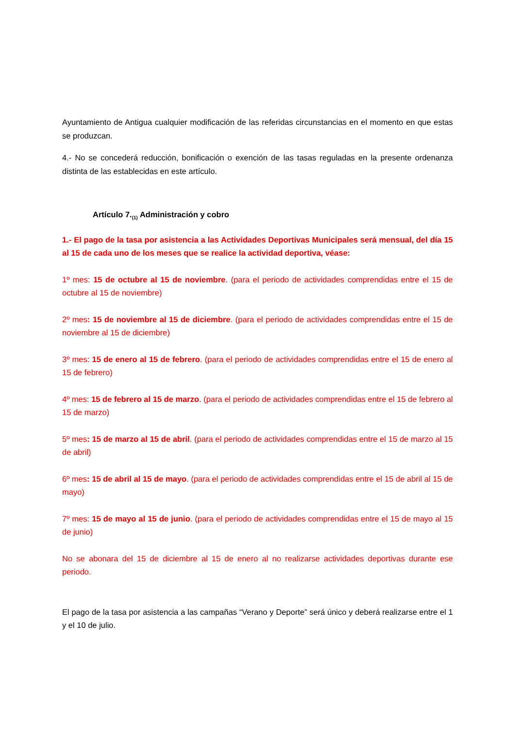Ayuntamiento de Antigua cualquier modificación de las referidas circunstancias en el momento en que estas se produzcan.
4.- No se concederá reducción, bonificación o exención de las tasas reguladas en la presente ordenanza distinta de las establecidas en este artículo.
Artículo 7.<sub>(1)</sub> Administración y cobro
1.- El pago de la tasa por asistencia a las Actividades Deportivas Municipales será mensual, del día 15 al 15 de cada uno de los meses que se realice la actividad deportiva, véase:
1º mes: 15 de octubre al 15 de noviembre. (para el periodo de actividades comprendidas entre el 15 de octubre al 15 de noviembre)
2º mes: 15 de noviembre al 15 de diciembre. (para el periodo de actividades comprendidas entre el 15 de noviembre al 15 de diciembre)
3º mes: 15 de enero al 15 de febrero. (para el periodo de actividades comprendidas entre el 15 de enero al 15 de febrero)
4º mes: 15 de febrero al 15 de marzo. (para el periodo de actividades comprendidas entre el 15 de febrero al 15 de marzo)
5º mes: 15 de marzo al 15 de abril. (para el periodo de actividades comprendidas entre el 15 de marzo al 15 de abril)
6º mes: 15 de abril al 15 de mayo. (para el periodo de actividades comprendidas entre el 15 de abril al 15 de mayo)
7º mes: 15 de mayo al 15 de junio. (para el periodo de actividades comprendidas entre el 15 de mayo al 15 de junio)
No se abonara del 15 de diciembre al 15 de enero al no realizarse actividades deportivas durante ese periodo.
El pago de la tasa por asistencia a las campañas “Verano y Deporte” será único y deberá realizarse entre el 1 y el 10 de julio.